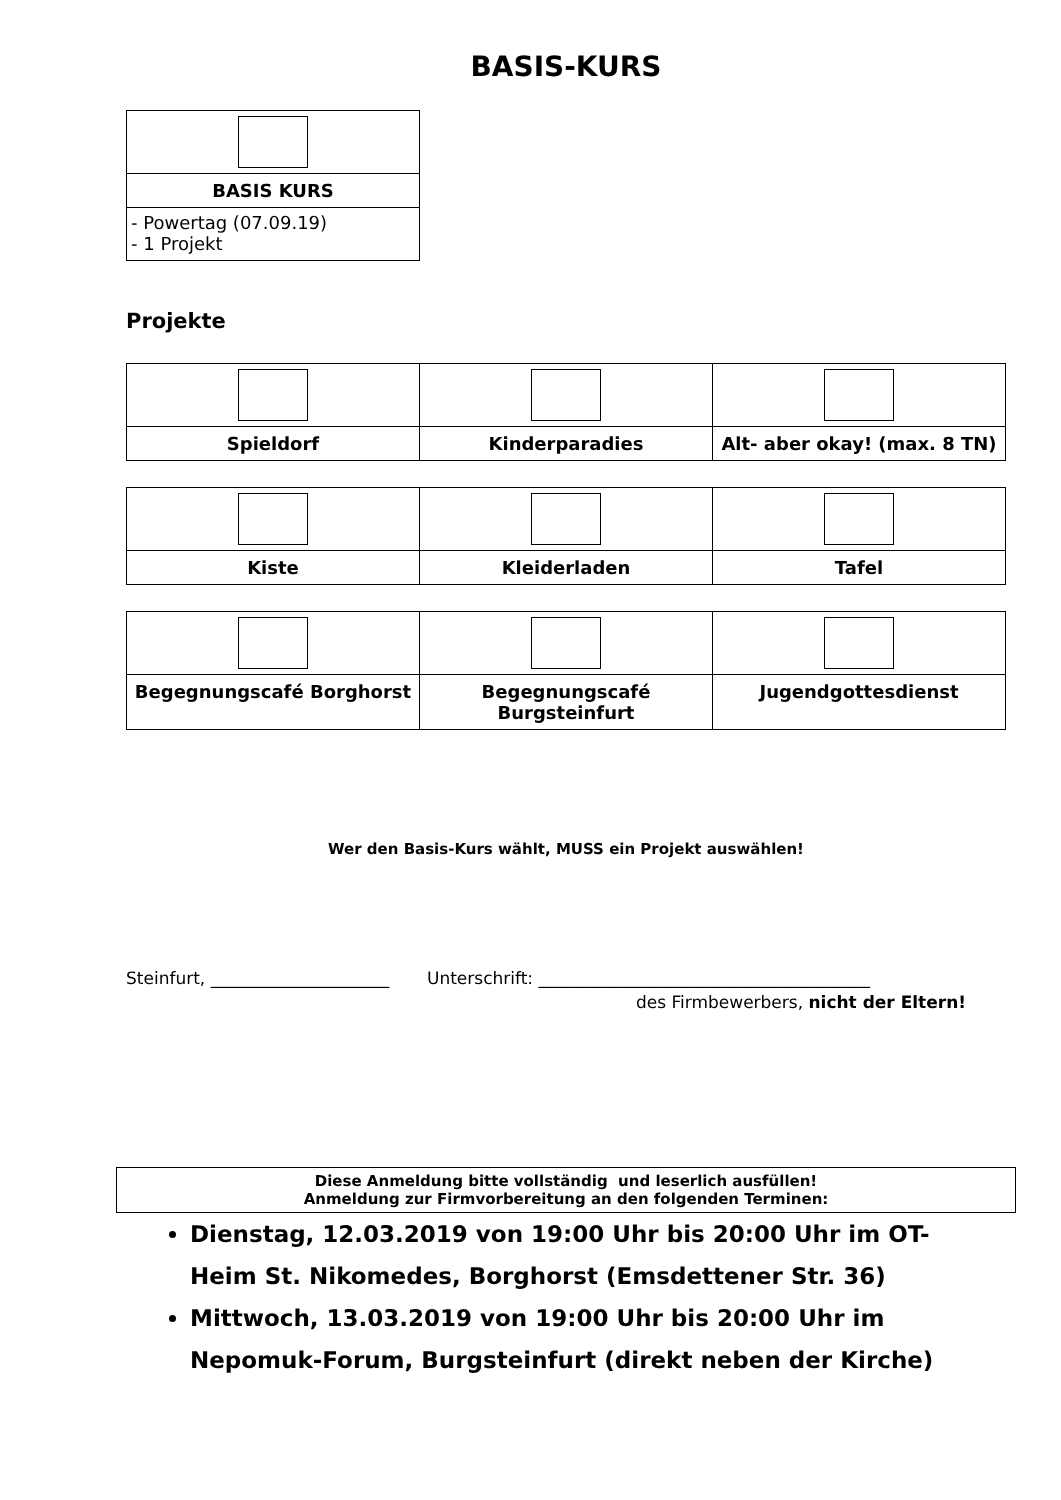BASIS-KURS
| BASIS KURS |
| - Powertag (07.09.19) - 1 Projekt |
Projekte
| Spieldorf | Kinderparadies | Alt- aber okay! (max. 8 TN) |
| Kiste | Kleiderladen | Tafel |
| Begegnungscafé Borghorst | Begegnungscafé Burgsteinfurt | Jugendgottesdienst |
Wer den Basis-Kurs wählt, MUSS ein Projekt auswählen!
Steinfurt, _____________________ Unterschrift: _______________________________________
des Firmbewerbers, nicht der Eltern!
Diese Anmeldung bitte vollständig und leserlich ausfüllen!
Anmeldung zur Firmvorbereitung an den folgenden Terminen:
Dienstag, 12.03.2019 von 19:00 Uhr bis 20:00 Uhr im OT-Heim St. Nikomedes, Borghorst (Emsdettener Str. 36)
Mittwoch, 13.03.2019 von 19:00 Uhr bis 20:00 Uhr im Nepomuk-Forum, Burgsteinfurt (direkt neben der Kirche)